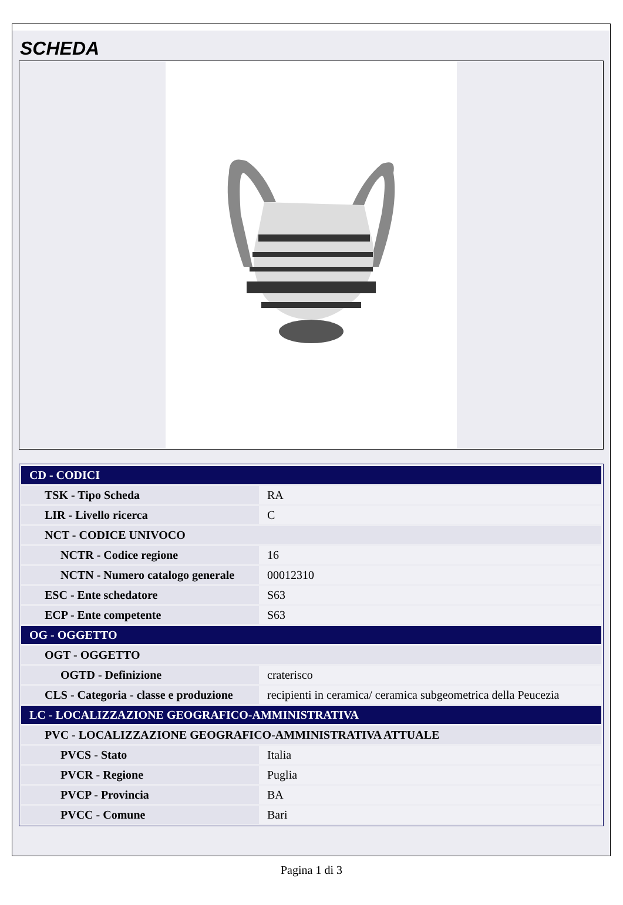SCHEDA
| CD - CODICI | |
| TSK - Tipo Scheda | RA |
| LIR - Livello ricerca | C |
| NCT - CODICE UNIVOCO | |
| NCTR - Codice regione | 16 |
| NCTN - Numero catalogo generale | 00012310 |
| ESC - Ente schedatore | S63 |
| ECP - Ente competente | S63 |
| OG - OGGETTO | |
| OGT - OGGETTO | |
| OGTD - Definizione | craterisco |
| CLS - Categoria - classe e produzione | recipienti in ceramica/ ceramica subgeometrica della Peucezia |
| LC - LOCALIZZAZIONE GEOGRAFICO-AMMINISTRATIVA | |
| PVC - LOCALIZZAZIONE GEOGRAFICO-AMMINISTRATIVA ATTUALE | |
| PVCS - Stato | Italia |
| PVCR - Regione | Puglia |
| PVCP - Provincia | BA |
| PVCC - Comune | Bari |
Pagina 1 di 3